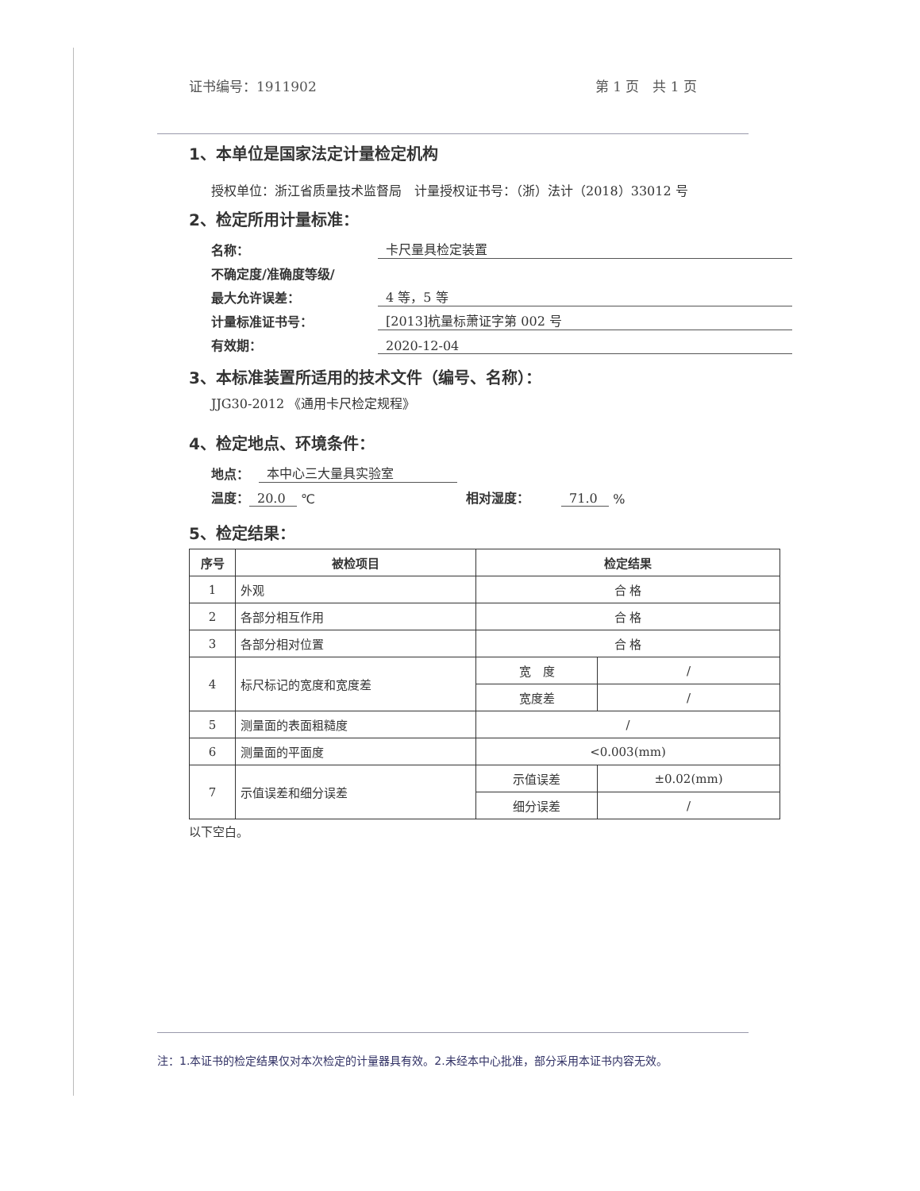证书编号：1911902 第 1 页　共 1 页
1、本单位是国家法定计量检定机构
授权单位：浙江省质量技术监督局　计量授权证书号：（浙）法计（2018）33012 号
2、检定所用计量标准：
名称： 卡尺量具检定装置
不确定度/准确度等级/
最大允许误差： 4 等，5 等
计量标准证书号： [2013]杭量标萧证字第 002 号
有效期： 2020-12-04
3、本标准装置所适用的技术文件（编号、名称）：
JJG30-2012 《通用卡尺检定规程》
4、检定地点、环境条件：
地点： 本中心三大量具实验室
温度： 20.0 ℃ 相对湿度： 71.0 %
5、检定结果：
| 序号 | 被检项目 | 检定结果 | |
| --- | --- | --- | --- |
| 1 | 外观 | 合 格 | |
| 2 | 各部分相互作用 | 合 格 | |
| 3 | 各部分相对位置 | 合 格 | |
| 4 | 标尺标记的宽度和宽度差 | 宽 度 | / |
| | | 宽度差 | / |
| 5 | 测量面的表面粗糙度 | / | |
| 6 | 测量面的平面度 | <0.003(mm) | |
| 7 | 示值误差和细分误差 | 示值误差 | ±0.02(mm) |
| | | 细分误差 | / |
以下空白。
注：1.本证书的检定结果仅对本次检定的计量器具有效。2.未经本中心批准，部分采用本证书内容无效。